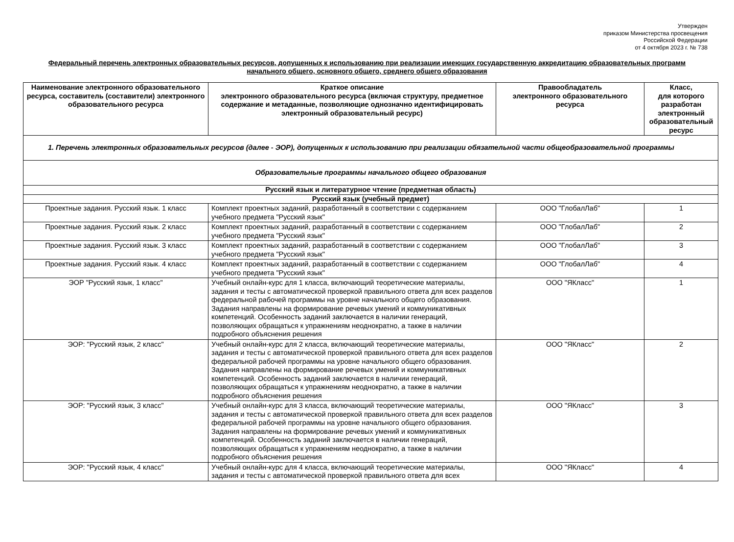Утвержден
приказом Министерства просвещения
Российской Федерации
от 4 октября 2023 г. № 738
Федеральный перечень электронных образовательных ресурсов, допущенных к использованию при реализации имеющих государственную аккредитацию образовательных программ начального общего, основного общего, среднего общего образования
| Наименование электронного образовательного ресурса, составитель (составители) электронного образовательного ресурса | Краткое описание электронного образовательного ресурса (включая структуру, предметное содержание и метаданные, позволяющие однозначно идентифицировать электронный образовательный ресурс) | Правообладатель электронного образовательного ресурса | Класс, для которого разработан электронный образовательный ресурс |
| --- | --- | --- | --- |
| 1. Перечень электронных образовательных ресурсов (далее - ЭОР), допущенных к использованию при реализации обязательной части общеобразовательной программы | | | |
| Образовательные программы начального общего образования | | | |
| Русский язык и литературное чтение (предметная область) | | | |
| Русский язык (учебный предмет) | | | |
| Проектные задания. Русский язык. 1 класс | Комплект проектных заданий, разработанный в соответствии с содержанием учебного предмета "Русский язык" | ООО "ГлобалЛаб" | 1 |
| Проектные задания. Русский язык. 2 класс | Комплект проектных заданий, разработанный в соответствии с содержанием учебного предмета "Русский язык" | ООО "ГлобалЛаб" | 2 |
| Проектные задания. Русский язык. 3 класс | Комплект проектных заданий, разработанный в соответствии с содержанием учебного предмета "Русский язык" | ООО "ГлобалЛаб" | 3 |
| Проектные задания. Русский язык. 4 класс | Комплект проектных заданий, разработанный в соответствии с содержанием учебного предмета "Русский язык" | ООО "ГлобалЛаб" | 4 |
| ЭОР "Русский язык, 1 класс" | Учебный онлайн-курс для 1 класса, включающий теоретические материалы, задания и тесты с автоматической проверкой правильного ответа для всех разделов федеральной рабочей программы на уровне начального общего образования. Задания направлены на формирование речевых умений и коммуникативных компетенций. Особенность заданий заключается в наличии генераций, позволяющих обращаться к упражнениям неоднократно, а также в наличии подробного объяснения решения | ООО "ЯКласс" | 1 |
| ЭОР: "Русский язык, 2 класс" | Учебный онлайн-курс для 2 класса, включающий теоретические материалы, задания и тесты с автоматической проверкой правильного ответа для всех разделов федеральной рабочей программы на уровне начального общего образования. Задания направлены на формирование речевых умений и коммуникативных компетенций. Особенность заданий заключается в наличии генераций, позволяющих обращаться к упражнениям неоднократно, а также в наличии подробного объяснения решения | ООО "ЯКласс" | 2 |
| ЭОР: "Русский язык, 3 класс" | Учебный онлайн-курс для 3 класса, включающий теоретические материалы, задания и тесты с автоматической проверкой правильного ответа для всех разделов федеральной рабочей программы на уровне начального общего образования. Задания направлены на формирование речевых умений и коммуникативных компетенций. Особенность заданий заключается в наличии генераций, позволяющих обращаться к упражнениям неоднократно, а также в наличии подробного объяснения решения | ООО "ЯКласс" | 3 |
| ЭОР: "Русский язык, 4 класс" | Учебный онлайн-курс для 4 класса, включающий теоретические материалы, задания и тесты с автоматической проверкой правильного ответа для всех | ООО "ЯКласс" | 4 |